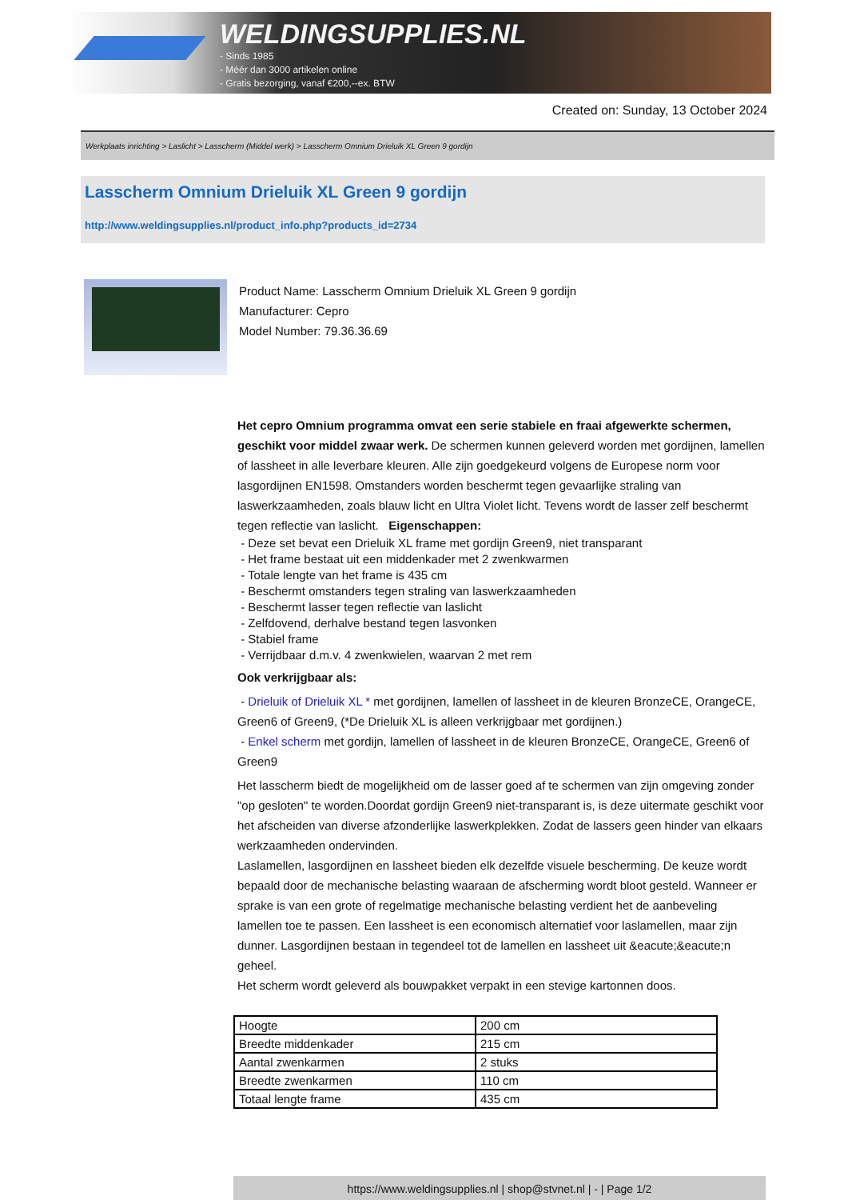WELDINGSUPPLIES.NL
- Sinds 1985
- Méér dan 3000 artikelen online
- Gratis bezorging, vanaf €200,--ex. BTW
Created on: Sunday, 13 October 2024
Werkplaats inrichting > Laslicht > Lasscherm (Middel werk) > Lasscherm Omnium Drieluik XL Green 9 gordijn
Lasscherm Omnium Drieluik XL Green 9 gordijn
http://www.weldingsupplies.nl/product_info.php?products_id=2734
Product Name: Lasscherm Omnium Drieluik XL Green 9 gordijn
Manufacturer: Cepro
Model Number: 79.36.36.69
Het cepro Omnium programma omvat een serie stabiele en fraai afgewerkte schermen, geschikt voor middel zwaar werk. De schermen kunnen geleverd worden met gordijnen, lamellen of lassheet in alle leverbare kleuren. Alle zijn goedgekeurd volgens de Europese norm voor lasgordijnen EN1598. Omstanders worden beschermt tegen gevaarlijke straling van laswerkzaamheden, zoals blauw licht en Ultra Violet licht. Tevens wordt de lasser zelf beschermt tegen reflectie van laslicht. Eigenschappen:
- Deze set bevat een Drieluik XL frame met gordijn Green9, niet transparant
- Het frame bestaat uit een middenkader met 2 zwenkwarmen
- Totale lengte van het frame is 435 cm
- Beschermt omstanders tegen straling van laswerkzaamheden
- Beschermt lasser tegen reflectie van laslicht
- Zelfdovend, derhalve bestand tegen lasvonken
- Stabiel frame
- Verrijdbaar d.m.v. 4 zwenkwielen, waarvan 2 met rem
Ook verkrijgbaar als:
- Drieluik of Drieluik XL * met gordijnen, lamellen of lassheet in de kleuren BronzeCE, OrangeCE, Green6 of Green9, (*De Drieluik XL is alleen verkrijgbaar met gordijnen.)
- Enkel scherm met gordijn, lamellen of lassheet in de kleuren BronzeCE, OrangeCE, Green6 of Green9
Het lasscherm biedt de mogelijkheid om de lasser goed af te schermen van zijn omgeving zonder "op gesloten" te worden.Doordat gordijn Green9 niet-transparant is, is deze uitermate geschikt voor het afscheiden van diverse afzonderlijke laswerkplekken. Zodat de lassers geen hinder van elkaars werkzaamheden ondervinden.
Laslamellen, lasgordijnen en lassheet bieden elk dezelfde visuele bescherming. De keuze wordt bepaald door de mechanische belasting waaraan de afscherming wordt bloot gesteld. Wanneer er sprake is van een grote of regelmatige mechanische belasting verdient het de aanbeveling lamellen toe te passen. Een lassheet is een economisch alternatief voor laslamellen, maar zijn dunner. Lasgordijnen bestaan in tegendeel tot de lamellen en lassheet uit &eacute;&eacute;n geheel.
Het scherm wordt geleverd als bouwpakket verpakt in een stevige kartonnen doos.
| Hoogte | 200 cm |
| Breedte middenkader | 215 cm |
| Aantal zwenkarmen | 2 stuks |
| Breedte zwenkarmen | 110 cm |
| Totaal lengte frame | 435 cm |
https://www.weldingsupplies.nl | shop@stvnet.nl | - | Page 1/2